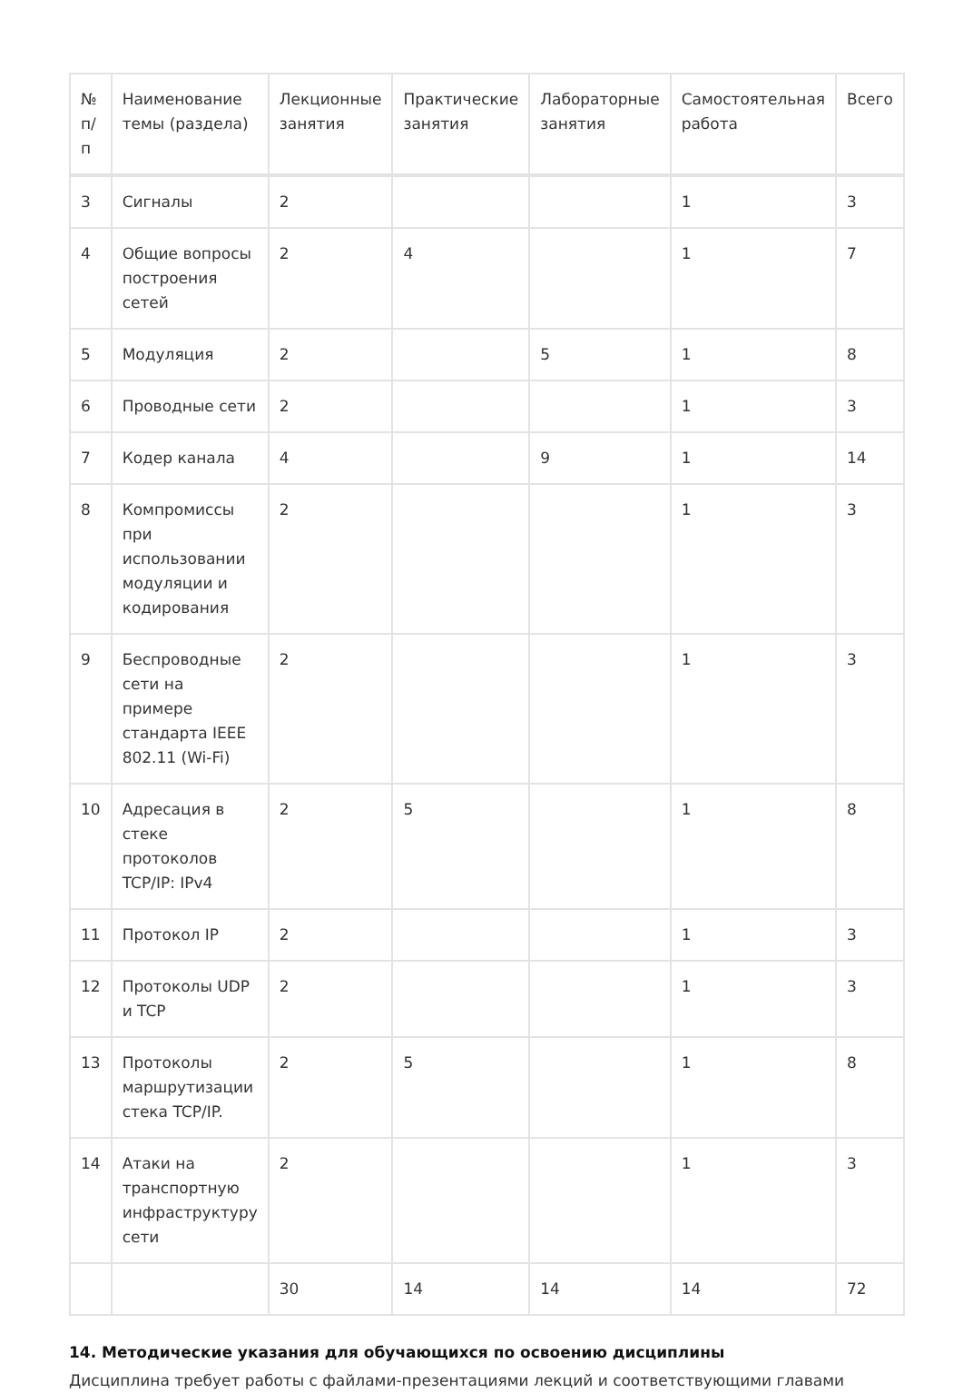| № п/п | Наименование темы (раздела) | Лекционные занятия | Практические занятия | Лабораторные занятия | Самостоятельная работа | Всего |
| --- | --- | --- | --- | --- | --- | --- |
| 3 | Сигналы | 2 | | | 1 | 3 |
| 4 | Общие вопросы построения сетей | 2 | 4 | | 1 | 7 |
| 5 | Модуляция | 2 | | 5 | 1 | 8 |
| 6 | Проводные сети | 2 | | | 1 | 3 |
| 7 | Кодер канала | 4 | | 9 | 1 | 14 |
| 8 | Компромиссы при использовании модуляции и кодирования | 2 | | | 1 | 3 |
| 9 | Беспроводные сети на примере стандарта IEEE 802.11 (Wi-Fi) | 2 | | | 1 | 3 |
| 10 | Адресация в стеке протоколов TCP/IP: IPv4 | 2 | 5 | | 1 | 8 |
| 11 | Протокол IP | 2 | | | 1 | 3 |
| 12 | Протоколы UDP и TCP | 2 | | | 1 | 3 |
| 13 | Протоколы маршрутизации стека TCP/IP. | 2 | 5 | | 1 | 8 |
| 14 | Атаки на транспортную инфраструктуру сети | 2 | | | 1 | 3 |
| | | 30 | 14 | 14 | 14 | 72 |
14. Методические указания для обучающихся по освоению дисциплины
Дисциплина требует работы с файлами-презентациями лекций и соответствующими главами